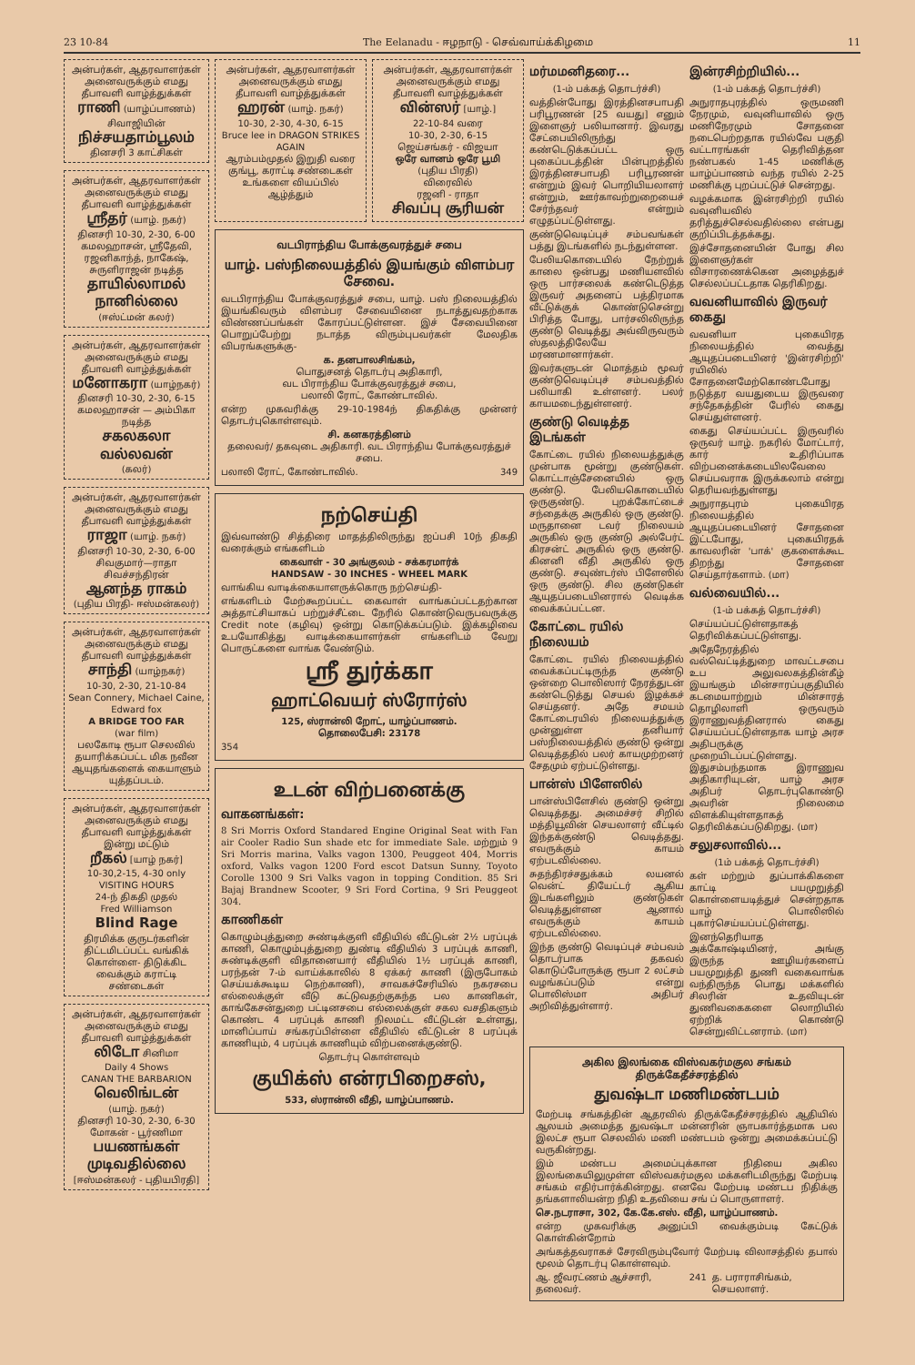23 10-84 The Eelanadu - ஈழநாடு - செவ்வாய்க்கிழமை 11
அன்பர்கள், ஆதரவாளர்கள் அனைவருக்கும் எமது தீபாவளி வாழ்த்துக்கள்
ராணி (யாழ்ப்பாணம்)
சிவாஜியின்
நிச்சயதாம்பூலம்
தினசரி 3 காட்சிகள்
அன்பர்கள், ஆதரவாளர்கள் அனைவருக்கும் எமது தீபாவளி வாழ்த்துக்கள்
ஸ்ரீதர் (யாழ். நகர்)
தினசரி 10-30, 2-30, 6-00
கமலஹாசன், ஸ்ரீதேவி, ரஜனிகாந்த், நாகேஷ், சுருளிராஜன் நடித்த
தாயில்லாமல் நானில்லை
(ஈஸ்ட்மன் கலர்)
அன்பர்கள், ஆதரவாளர்கள் அனைவருக்கும் எமது தீபாவளி வாழ்த்துக்கள்
மனோகரா (யாழ்நகர்)
தினசரி 10-30, 2-30, 6-15
கமலஹாசன் — அம்பிகா நடித்த
சகலகலா வல்லவன்
(கலர்)
அன்பர்கள், ஆதரவாளர்கள் அனைவருக்கும் எமது தீபாவளி வாழ்த்துக்கள்
ராஜா (யாழ். நகர்)
தினசரி 10-30, 2-30, 6-00
சிவகுமார்—ராதா சிவச்சந்திரன்
ஆனந்த ராகம்
(புதிய பிரதி- ஈஸ்மன்கலர்)
அன்பர்கள், ஆதரவாளர்கள் அனைவருக்கும் எமது தீபாவளி வாழ்த்துக்கள்
சாந்தி (யாழ்நகர்)
10-30, 2-30, 21-10-84
Sean Connery, Michael Caine, Edward fox
A BRIDGE TOO FAR
(war film)
பலகோடி ரூபா செலவில் தயாரிக்கப்பட்ட மிக நவீன ஆயுதங்களைக் கையாளும் யுத்தப்படம்.
அன்பர்கள், ஆதரவாளர்கள் அனைவருக்கும் எமது தீபாவளி வாழ்த்துக்கள் இன்று மட்டும்
றீகல் [யாழ் நகர்]
10-30,2-15, 4-30 only
VISITING HOURS
24-ந் திகதி முதல்
Fred Williamson
Blind Rage
திரமிக்க குருடர்களின் திட்டமிடப்பட்ட வங்கிக் கொள்ளை- திடுக்கிட வைக்கும் கராட்டி சண்டைகள்
அன்பர்கள், ஆதரவாளர்கள் அனைவருக்கும் எமது தீபாவளி வாழ்த்துக்கள்
லிடோ சினிமா
Daily 4 Shows
CANAN THE BARBARION
வெலிங்டன்
(யாழ். நகர்)
தினசரி 10-30, 2-30, 6-30
மோகன் - பூர்ணிமா
பயணங்கள் முடிவதில்லை
[ஈஸ்மன்கலர் - புதியபிரதி]
அன்பர்கள், ஆதரவாளர்கள் அனைவருக்கும் எமது தீபாவளி வாழ்த்துக்கள்
ஹரன் (யாழ். நகர்)
10-30, 2-30, 4-30, 6-15
Bruce lee in DRAGON STRIKES AGAIN
ஆரம்பம்முதல் இறுதி வரை குங்பூ, கராட்டி சண்டைகள் உங்களை வியப்பில் ஆழ்த்தும்
அன்பர்கள், ஆதரவாளர்கள் அனைவருக்கும் எமது தீபாவளி வாழ்த்துக்கள்
வின்ஸர் [யாழ்.]
22-10-84 வரை
10-30, 2-30, 6-15
ஜெய்சங்கர் - விஜயா
ஒரே வானம் ஒரே பூமி
(புதிய பிரதி)
விரைவில்
ரஜனி - ராதா
சிவப்பு சூரியன்
வடபிராந்திய போக்குவரத்துச் சபை
யாழ். பஸ்நிலையத்தில் இயங்கும் விளம்பர சேவை.
வடபிராந்திய போக்குவரத்துச் சபை, யாழ். பஸ் நிலையத்தில் இயங்கிவரும் விளம்பர சேவையினை நடாத்துவதற்காக விண்ணப்பங்கள் கோரப்பட்டுள்ளன. இச் சேவையினை பொறுப்பேற்று நடாத்த விரும்புபவர்கள் மேலதிக விபரங்களுக்கு-
க. தனபாலசிங்கம்,
பொதுசனத் தொடர்பு அதிகாரி,
வட பிராந்திய போக்குவரத்துச் சபை,
பலாலி ரோட், கோண்டாவில்.
என்ற முகவரிக்கு 29-10-1984ந் திகதிக்கு முன்னர் தொடர்புகொள்ளவும்.
சி. கனகரத்தினம்
தலைவர்/ தகவுடை அதிகாரி. வட பிராந்திய போக்குவரத்துச் சபை.
பலாலி ரோட், கோண்டாவில். 349
நற்செய்தி
இவ்வாண்டு சித்திரை மாதத்திலிருந்து ஐப்பசி 10ந் திகதி வரைக்கும் எங்களிடம்
கைவாள் - 30 அங்குலம் - சக்கரமார்க்
HANDSAW - 30 INCHES - WHEEL MARK
வாங்கிய வாடிக்கையாளருக்கொரு நற்செய்தி-
எங்களிடம் மேற்கூறப்பட்ட கைவாள் வாங்கப்பட்டதற்கான அத்தாட்சியாகப் பற்றுச்சீட்டை நேரில் கொண்டுவருபவருக்கு Credit note (கழிவு) ஒன்று கொடுக்கப்படும். இக்கழிவை உபயோகித்து வாடிக்கையாளர்கள் எங்களிடம் வேறு பொருட்களை வாங்க வேண்டும்.
ஸ்ரீ துர்க்கா
ஹாட்வெயர் ஸ்ரோர்ஸ்
125, ஸ்ரான்லி றோட், யாழ்ப்பாணம்.
தொலைபேசி: 23178
354
உடன் விற்பனைக்கு
வாகனங்கள்:
8 Sri Morris Oxford Standared Engine Original Seat with Fan air Cooler Radio Sun shade etc for immediate Sale. மற்றும் 9 Sri Morris marina, Valks vagon 1300, Peuggeot 404, Morris oxford, Valks vagon 1200 Ford escot Datsun Sunny, Toyoto Corolle 1300 9 Sri Valks vagon in topping Condition. 85 Sri Bajaj Brandnew Scooter, 9 Sri Ford Cortina, 9 Sri Peuggeot 304.
காணிகள்
கொழும்புத்துறை சுண்டிக்குளி வீதியில் வீட்டுடன் 2½ பரப்புக் காணி, கொழும்புத்துறை துண்டி வீதியில் 3 பரப்புக் காணி, சுண்டிக்குளி விதானையார் வீதியில் 1½ பரப்புக் காணி, பரந்தன் 7-ம் வாய்க்காலில் 8 ஏக்கர் காணி (இருபோகம் செய்யக்கூடிய நெற்காணி), சாவகச்சேரியில் நகரசபை எல்லைக்குள் வீடு கட்டுவதற்குகந்த பல காணிகள், காங்கேசன்துறை பட்டினசபை எல்லைக்குள் சகல வசதிகளும் கொண்ட 4 பரப்புக் காணி நிலமட்ட வீட்டுடன் உள்ளது, மானிப்பாய் சங்கரப்பிள்ளை வீதியில் வீட்டுடன் 8 பரப்புக் காணியும், 4 பரப்புக் காணியும் விற்பனைக்குண்டு.
தொடர்பு கொள்ளவும்
குயிக்ஸ் என்ரபிறைசஸ்,
533, ஸ்ரான்லி வீதி, யாழ்ப்பாணம்.
மர்மமனிதரை...
(1-ம் பக்கத் தொடர்ச்சி)
வத்தின்போது இரத்தினசபாபதி பரிபூரணன் [25 வயது] எனும் இளைஞர் பலியானார். இவரது சேட்பையிலிருந்து கண்டெடுக்கப்பட்ட ஒரு புகைப்படத்தின் பின்புறத்தில் இரத்தினசபாபதி பரிபூரணன் என்றும் இவர் பொறியியலாளர் என்றும், ஊர்காவற்றுறையைச் சேர்ந்தவர் என்றும் எழுதப்பட்டுள்ளது.
குண்டுவெடிப்புச் சம்பவங்கள் பத்து இடங்களில் நடந்துள்ளன.
பேலியகொடையில் நேற்றுக் காலை ஒன்பது மணியளவில் ஒரு பார்சலைக் கண்டெடுத்த இருவர் அதனைப் பத்திரமாக வீட்டுக்குக் கொண்டுசென்று பிரித்த போது, பார்சலிலிருந்த குண்டு வெடித்து அவ்விருவரும் ஸ்தலத்திலேயே மரணமானார்கள்.
இவர்களுடன் மொத்தம் மூவர் குண்டுவெடிப்புச் சம்பவத்தில் பலியாகி உள்ளனர். பலர் காயமடைந்துள்ளனர்.
குண்டு வெடித்த இடங்கள்
கோட்டை ரயில் நிலையத்துக்கு முன்பாக மூன்று குண்டுகள். கொட்டாஞ்சேனையில் ஒரு குண்டு. பேலியகொடையில் ஒருகுண்டு. புறக்கோட்டைச் சந்தைக்கு அருகில் ஒரு குண்டு. மருதானை டவர் நிலையம் அருகில் ஒரு குண்டு அல்பேர்ட் கிரசன்ட் அருகில் ஒரு குண்டு. கினனி வீதி அருகில் ஒரு குண்டு. சவுண்டர்ஸ் பிளேஸில் ஒரு குண்டு. சில குண்டுகள் ஆயுதப்படையினரால் வெடிக்க வைக்கப்பட்டன.
கோட்டை ரயில் நிலையம்
கோட்டை ரயில் நிலையத்தில் வைக்கப்பட்டிருந்த குண்டு ஒன்றை பொலிஸார் நேரத்துடன் கண்டெடுத்து செயல் இழக்கச் செய்தனர். அதே சமயம் கோட்டைரயில் நிலையத்துக்கு முன்னுள்ள தனியார் பஸ்நிலையத்தில் குண்டு ஒன்று வெடித்ததில் பலர் காயமுற்றனர் சேதமும் ஏற்பட்டுள்ளது.
பான்ஸ் பிளேஸில்
பான்ஸ்பிளேசில் குண்டு ஒன்று வெடித்தது. அமைச்சர் சிறில் மத்தியூவின் செயலாளர் வீட்டில் இந்தக்குண்டு வெடித்தது. எவருக்கும் காயம் ஏற்படவில்லை.
சுதந்திரச்சதுக்கம் லயனல் வென்ட் தியேட்டர் ஆகிய இடங்களிலும் குண்டுகள் வெடித்துள்ளன ஆனால் எவருக்கும் காயம் ஏற்படவில்லை.
இந்த குண்டு வெடிப்புச் சம்பவம் தொடர்பாக தகவல் கொடுப்போருக்கு ரூபா 2 லட்சம் வழங்கப்படும் என்று பொலிஸ்மா அதிபர் அறிவித்துள்ளார்.
இன்ரசிற்றியில்...
(1-ம் பக்கத் தொடர்ச்சி)
அநுராதபுரத்தில் ஒருமணி நேரமும், வவுனியாவில் ஒரு மணிநேரமும் சோதனை நடைபெற்றதாக ரயில்வே பகுதி வட்டாரங்கள் தெரிவித்தன நண்பகல் 1-45 மணிக்கு யாழ்ப்பாணம் வந்த ரயில் 2-25 மணிக்கு புறப்பட்டுச் சென்றது.
வழக்கமாக இன்ரசிற்றி ரயில் வவுனியவில் தரித்துச்செல்வதில்லை என்பது குறிப்பிடத்தக்கது.
இச்சோதனையின் போது சில இளைஞர்கள் விசாரணைக்கென அழைத்துச் செல்லப்பட்டதாக தெரிகிறது.
வவனியாவில் இருவர் கைது
வவனியா புகையிரத நிலையத்தில் வைத்து ஆயுதப்படையினர் 'இன்ரசிற்றி' ரயிலில் சோதனைமேற்கொண்டபோது நடுத்தர வயதுடைய இருவரை சந்தேகத்தின் பேரில் கைது செய்துள்ளனர்.
கைது செய்யப்பட்ட இருவரில் ஒருவர் யாழ். நகரில் மோட்டார், கார் உதிரிப்பாக விற்பனைக்கடையிலவேலை செய்பவராக இருக்கலாம் என்று தெரியவந்துள்ளது
அநுராதபுரம் புகையிரத நிலையத்தில் ஆயுதப்படையினர் சோதனை இட்டபோது, புகையிரதக் காவலரின் 'பாக்' குகளைக்கூட திறந்து சோதனை செய்தார்களாம். (மா)
வல்வையில்...
(1-ம் பக்கத் தொடர்ச்சி)
செய்யப்பட்டுள்ளதாகத் தெரிவிக்கப்பட்டுள்ளது.
அதேநேரத்தில் வல்வெட்டித்துறை மாவட்டசபை உப அலுவலகத்தின்கீழ் இயங்கும் மின்சாரப்பகுதியில் கடமையாற்றும் மின்சாரத் தொழிலாளி ஒருவரும் இராணுவத்தினரால் கைது செய்யப்பட்டுள்ளதாக யாழ் அரச அதிபருக்கு முறையிடப்பட்டுள்ளது. இதுசம்பந்தமாக இராணுவ அதிகாரியுடன், யாழ் அரச அதிபர் தொடர்புகொண்டு அவரின் நிலைமை விளக்கியுள்ளதாகத் தெரிவிக்கப்படுகிறது. (மா)
சலுசலாவில்...
(1ம் பக்கத் தொடர்ச்சி)
கள் மற்றும் துப்பாக்கிகளை காட்டி பயமுறுத்தி கொள்ளையடித்துச் சென்றதாக யாழ் பொலிஸில் புகார்செய்யப்பட்டுள்ளது.
இனந்தெரியாத அக்கோஷ்டியினர், அங்கு இருந்த ஊழியர்களைப் பயமுறுத்தி துணி வகைவாங்க வந்திருந்த பொது மக்களில் சிலரின் உதவியுடன் துணிவகைகளை லொறியில் ஏற்றிக் கொண்டு சென்றுவிட்டனராம். (மா)
அகில இலங்கை விஸ்வகர்மகுல சங்கம் திருக்கேதீச்சரத்தில்
துவஷ்டா மணிமண்டபம்
மேற்படி சங்கத்தின் ஆதரவில் திருக்கேதீச்சரத்தில் ஆதியில் ஆலயம் அமைத்த துவஷ்டா மன்னரின் ஞாபகார்த்தமாக பல இலட்ச ரூபா செலவில் மணி மண்டபம் ஒன்று அமைக்கப்பட்டு வருகின்றது.
இம் மண்டப அமைப்புக்கான நிதியை அகில இலங்கையிலுமுள்ள விஸ்வகர்மகுல மக்களிடமிருந்து மேற்படி சங்கம் எதிர்பார்க்கின்றது. எனவே மேற்படி மண்டப நிதிக்கு தங்களாலியன்ற நிதி உதவியை சங் ப் பொருளாளர்.
செ.நடராசா, 302, கே.கே.எஸ். வீதி, யாழ்ப்பாணம்.
என்ற முகவரிக்கு அனுப்பி வைக்கும்படி கேட்டுக் கொள்கின்றோம்
அங்கத்தவராகச் சேரவிரும்புவோர் மேற்படி விலாசத்தில் தபால் மூலம் தொடர்பு கொள்ளவும்.
ஆ. ஜீவரட்ணம் ஆச்சாரி, தலைவர். 241 த. பராராசிங்கம், செயலாளர்.